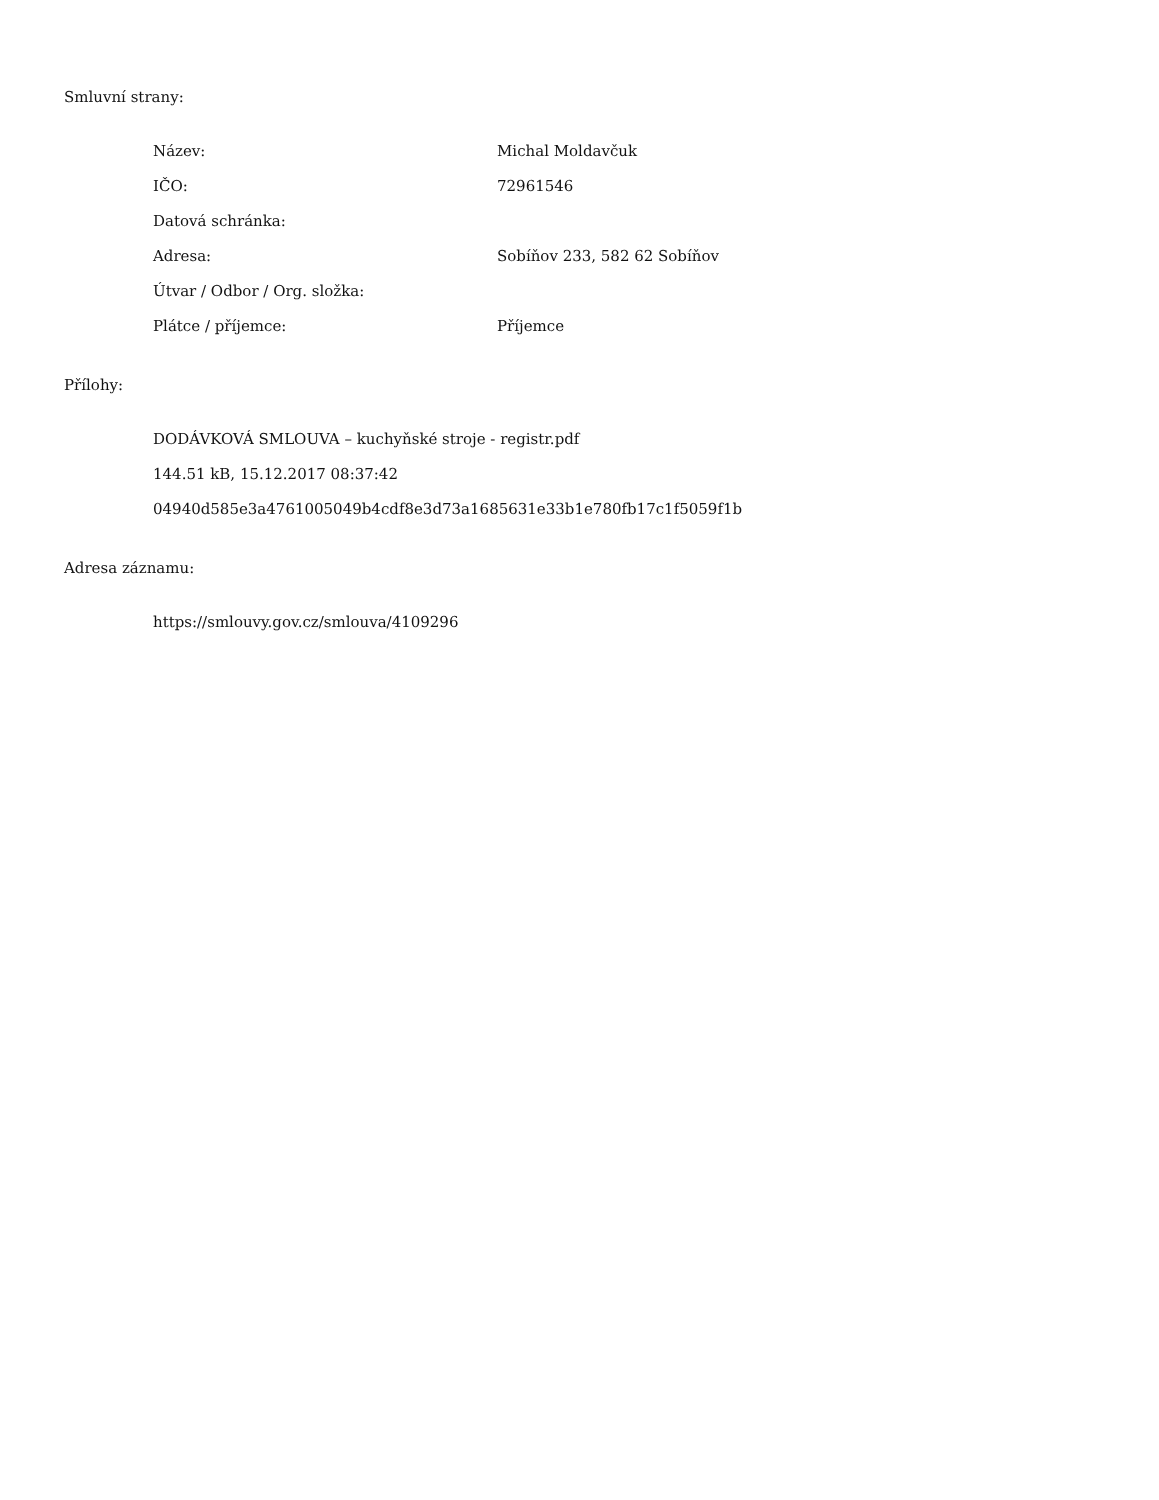Smluvní strany:
| Název: | Michal Moldavčuk |
| IČO: | 72961546 |
| Datová schránka: | |
| Adresa: | Sobíňov 233, 582 62 Sobíňov |
| Útvar / Odbor / Org. složka: | |
| Plátce / příjemce: | Příjemce |
Přílohy:
DODÁVKOVÁ SMLOUVA – kuchyňské stroje - registr.pdf
144.51 kB, 15.12.2017 08:37:42
04940d585e3a4761005049b4cdf8e3d73a1685631e33b1e780fb17c1f5059f1b
Adresa záznamu:
https://smlouvy.gov.cz/smlouva/4109296